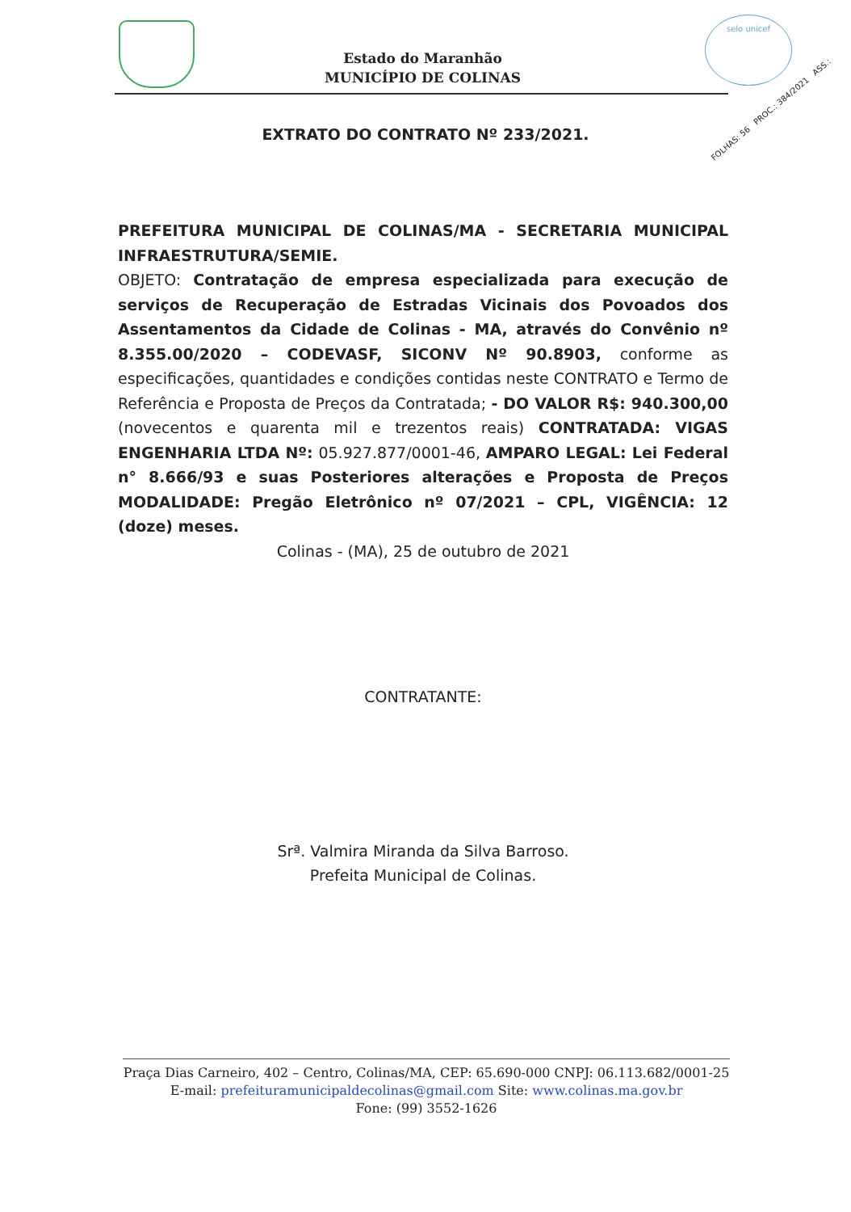Estado do Maranhão
MUNICÍPIO DE COLINAS
selo unicef
FOLHAS: 56 PROC.: 384/2021 ASS.:
EXTRATO DO CONTRATO Nº 233/2021.
PREFEITURA MUNICIPAL DE COLINAS/MA - SECRETARIA MUNICIPAL INFRAESTRUTURA/SEMIE.
OBJETO: Contratação de empresa especializada para execução de serviços de Recuperação de Estradas Vicinais dos Povoados dos Assentamentos da Cidade de Colinas - MA, através do Convênio nº 8.355.00/2020 – CODEVASF, SICONV Nº 90.8903, conforme as especificações, quantidades e condições contidas neste CONTRATO e Termo de Referência e Proposta de Preços da Contratada; - DO VALOR R$: 940.300,00 (novecentos e quarenta mil e trezentos reais) CONTRATADA: VIGAS ENGENHARIA LTDA Nº: 05.927.877/0001-46, AMPARO LEGAL: Lei Federal n° 8.666/93 e suas Posteriores alterações e Proposta de Preços MODALIDADE: Pregão Eletrônico nº 07/2021 – CPL, VIGÊNCIA: 12 (doze) meses.
Colinas - (MA), 25 de outubro de 2021
CONTRATANTE:
Srª. Valmira Miranda da Silva Barroso.
Prefeita Municipal de Colinas.
Praça Dias Carneiro, 402 – Centro, Colinas/MA, CEP: 65.690-000 CNPJ: 06.113.682/0001-25
E-mail: prefeituramunicipaldecolinas@gmail.com Site: www.colinas.ma.gov.br
Fone: (99) 3552-1626